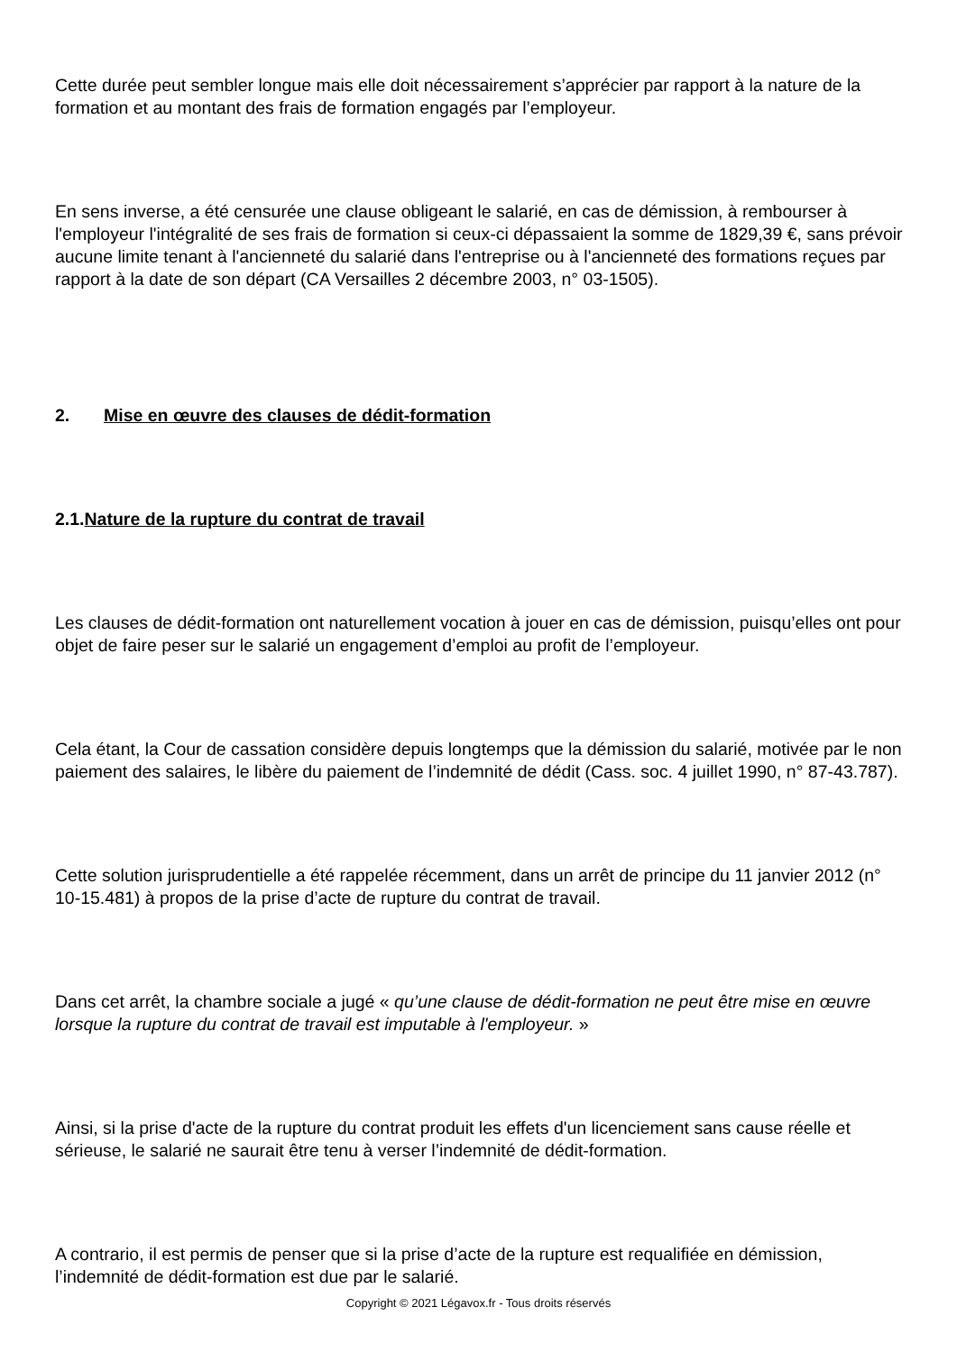Cette durée peut sembler longue mais elle doit nécessairement s’apprécier par rapport à la nature de la formation et au montant des frais de formation engagés par l’employeur.
En sens inverse, a été censurée une clause obligeant le salarié, en cas de démission, à rembourser à l'employeur l'intégralité de ses frais de formation si ceux-ci dépassaient la somme de 1829,39 €, sans prévoir aucune limite tenant à l'ancienneté du salarié dans l'entreprise ou à l'ancienneté des formations reçues par rapport à la date de son départ (CA Versailles 2 décembre 2003, n° 03-1505).
2. Mise en œuvre des clauses de dédit-formation
2.1.Nature de la rupture du contrat de travail
Les clauses de dédit-formation ont naturellement vocation à jouer en cas de démission, puisqu’elles ont pour objet de faire peser sur le salarié un engagement d’emploi au profit de l’employeur.
Cela étant, la Cour de cassation considère depuis longtemps que la démission du salarié, motivée par le non paiement des salaires, le libère du paiement de l’indemnité de dédit (Cass. soc. 4 juillet 1990, n° 87-43.787).
Cette solution jurisprudentielle a été rappelée récemment, dans un arrêt de principe du 11 janvier 2012 (n° 10-15.481) à propos de la prise d’acte de rupture du contrat de travail.
Dans cet arrêt, la chambre sociale a jugé « qu’une clause de dédit-formation ne peut être mise en œuvre lorsque la rupture du contrat de travail est imputable à l'employeur. »
Ainsi, si la prise d'acte de la rupture du contrat produit les effets d'un licenciement sans cause réelle et sérieuse, le salarié ne saurait être tenu à verser l’indemnité de dédit-formation.
A contrario, il est permis de penser que si la prise d’acte de la rupture est requalifiée en démission, l’indemnité de dédit-formation est due par le salarié.
Copyright © 2021 Légavox.fr - Tous droits réservés